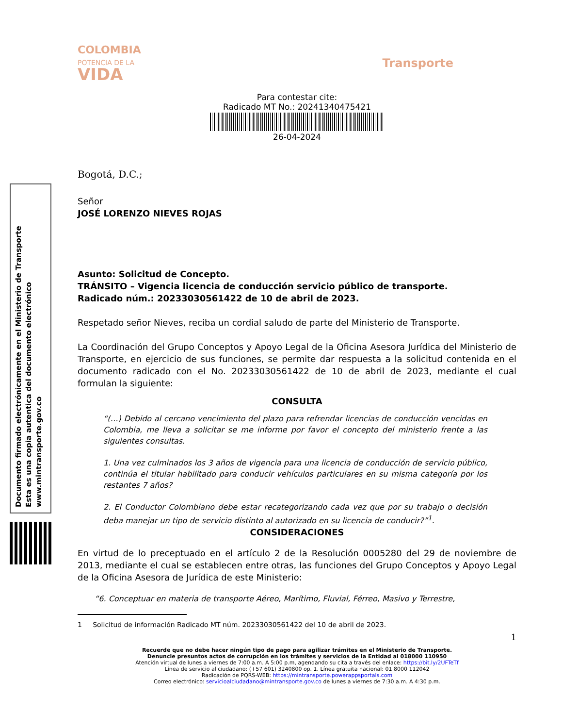Documento firmado electrónicamente en el Ministerio de Transporte
Esta es una copia autentica del documento electrónico
www.mintransporte.gov.co
COLOMBIA
POTENCIA DE LA
VIDA
Transporte
Para contestar cite:
Radicado MT No.: 20241340475421
26-04-2024
Bogotá, D.C.;
Señor
JOSÉ LORENZO NIEVES ROJAS
Asunto: Solicitud de Concepto.
TRÁNSITO – Vigencia licencia de conducción servicio público de transporte.
Radicado núm.: 20233030561422 de 10 de abril de 2023.
Respetado señor Nieves, reciba un cordial saludo de parte del Ministerio de Transporte.
La Coordinación del Grupo Conceptos y Apoyo Legal de la Oficina Asesora Jurídica del Ministerio de Transporte, en ejercicio de sus funciones, se permite dar respuesta a la solicitud contenida en el documento radicado con el No. 20233030561422 de 10 de abril de 2023, mediante el cual formulan la siguiente:
CONSULTA
“(…) Debido al cercano vencimiento del plazo para refrendar licencias de conducción vencidas en Colombia, me lleva a solicitar se me informe por favor el concepto del ministerio frente a las siguientes consultas.
1. Una vez culminados los 3 años de vigencia para una licencia de conducción de servicio público, continúa el titular habilitado para conducir vehículos particulares en su misma categoría por los restantes 7 años?
2. El Conductor Colombiano debe estar recategorizando cada vez que por su trabajo o decisión deba manejar un tipo de servicio distinto al autorizado en su licencia de conducir?”<sup>1</sup>.
CONSIDERACIONES
En virtud de lo preceptuado en el artículo 2 de la Resolución 0005280 del 29 de noviembre de 2013, mediante el cual se establecen entre otras, las funciones del Grupo Conceptos y Apoyo Legal de la Oficina Asesora de Jurídica de este Ministerio:
“6. Conceptuar en materia de transporte Aéreo, Marítimo, Fluvial, Férreo, Masivo y Terrestre,
1 Solicitud de información Radicado MT núm. 20233030561422 del 10 de abril de 2023.
1
Recuerde que no debe hacer ningún tipo de pago para agilizar trámites en el Ministerio de Transporte.
Denuncie presuntos actos de corrupción en los trámites y servicios de la Entidad al 018000 110950
Atención virtual de lunes a viernes de 7:00 a.m. A 5:00 p.m, agendando su cita a través del enlace: https://bit.ly/2UFTeTf
Línea de servicio al ciudadano: (+57 601) 3240800 op. 1. Línea gratuita nacional: 01 8000 112042
Radicación de PQRS-WEB: https://mintransporte.powerappsportals.com
Correo electrónico: servicioalciudadano@mintransporte.gov.co de lunes a viernes de 7:30 a.m. A 4:30 p.m.